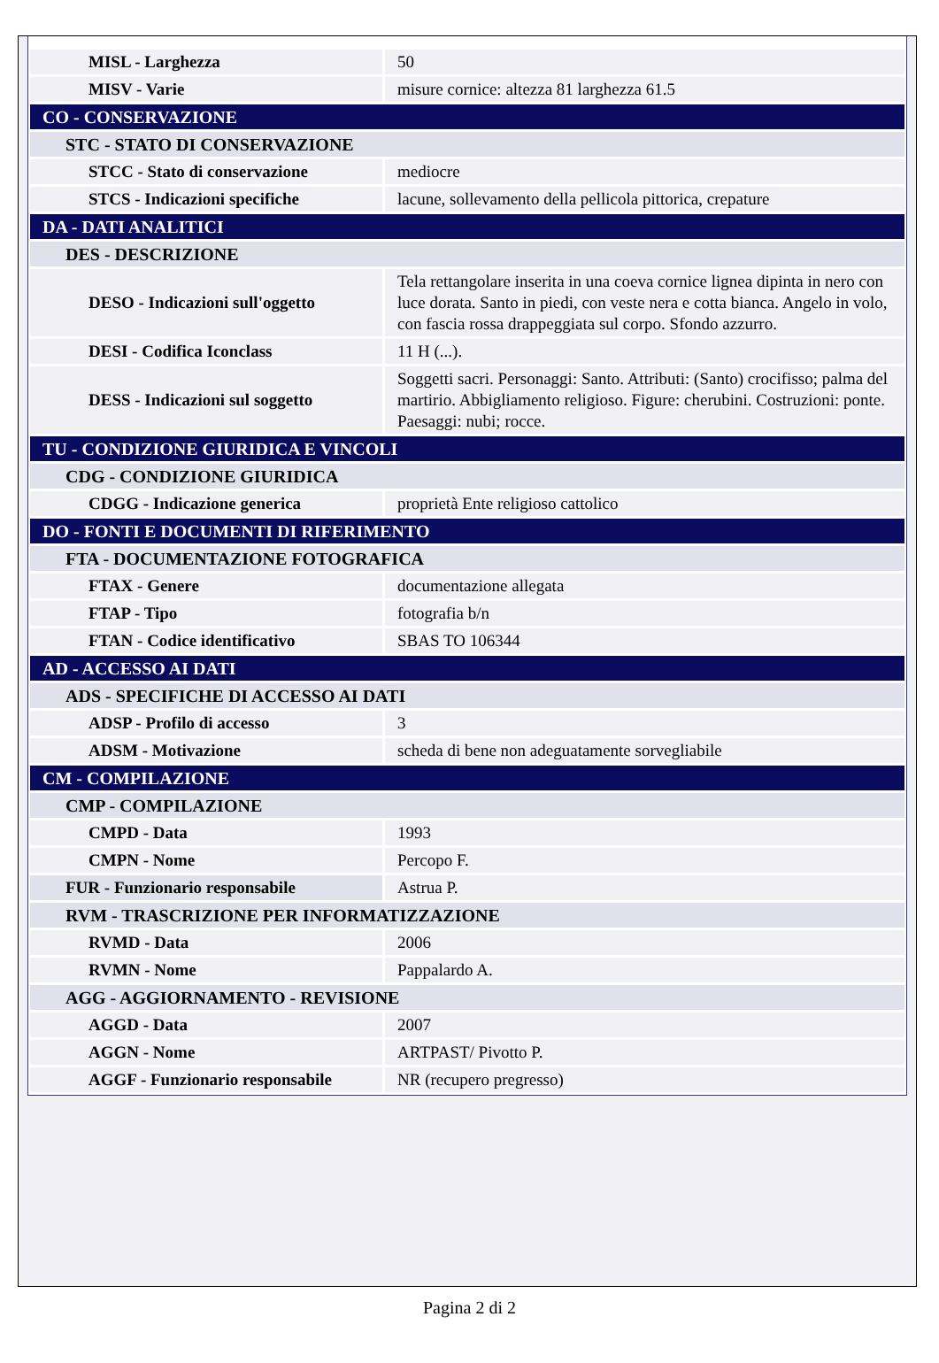| MISL - Larghezza | 50 |
| MISV - Varie | misure cornice: altezza 81 larghezza 61.5 |
| CO - CONSERVAZIONE | |
| STC - STATO DI CONSERVAZIONE | |
| STCC - Stato di conservazione | mediocre |
| STCS - Indicazioni specifiche | lacune, sollevamento della pellicola pittorica, crepature |
| DA - DATI ANALITICI | |
| DES - DESCRIZIONE | |
| DESO - Indicazioni sull'oggetto | Tela rettangolare inserita in una coeva cornice lignea dipinta in nero con luce dorata. Santo in piedi, con veste nera e cotta bianca. Angelo in volo, con fascia rossa drappeggiata sul corpo. Sfondo azzurro. |
| DESI - Codifica Iconclass | 11 H (...). |
| DESS - Indicazioni sul soggetto | Soggetti sacri. Personaggi: Santo. Attributi: (Santo) crocifisso; palma del martirio. Abbigliamento religioso. Figure: cherubini. Costruzioni: ponte. Paesaggi: nubi; rocce. |
| TU - CONDIZIONE GIURIDICA E VINCOLI | |
| CDG - CONDIZIONE GIURIDICA | |
| CDGG - Indicazione generica | proprietà Ente religioso cattolico |
| DO - FONTI E DOCUMENTI DI RIFERIMENTO | |
| FTA - DOCUMENTAZIONE FOTOGRAFICA | |
| FTAX - Genere | documentazione allegata |
| FTAP - Tipo | fotografia b/n |
| FTAN - Codice identificativo | SBAS TO 106344 |
| AD - ACCESSO AI DATI | |
| ADS - SPECIFICHE DI ACCESSO AI DATI | |
| ADSP - Profilo di accesso | 3 |
| ADSM - Motivazione | scheda di bene non adeguatamente sorvegliabile |
| CM - COMPILAZIONE | |
| CMP - COMPILAZIONE | |
| CMPD - Data | 1993 |
| CMPN - Nome | Percopo F. |
| FUR - Funzionario responsabile | Astrua P. |
| RVM - TRASCRIZIONE PER INFORMATIZZAZIONE | |
| RVMD - Data | 2006 |
| RVMN - Nome | Pappalardo A. |
| AGG - AGGIORNAMENTO - REVISIONE | |
| AGGD - Data | 2007 |
| AGGN - Nome | ARTPAST/ Pivotto P. |
| AGGF - Funzionario responsabile | NR (recupero pregresso) |
Pagina 2 di 2